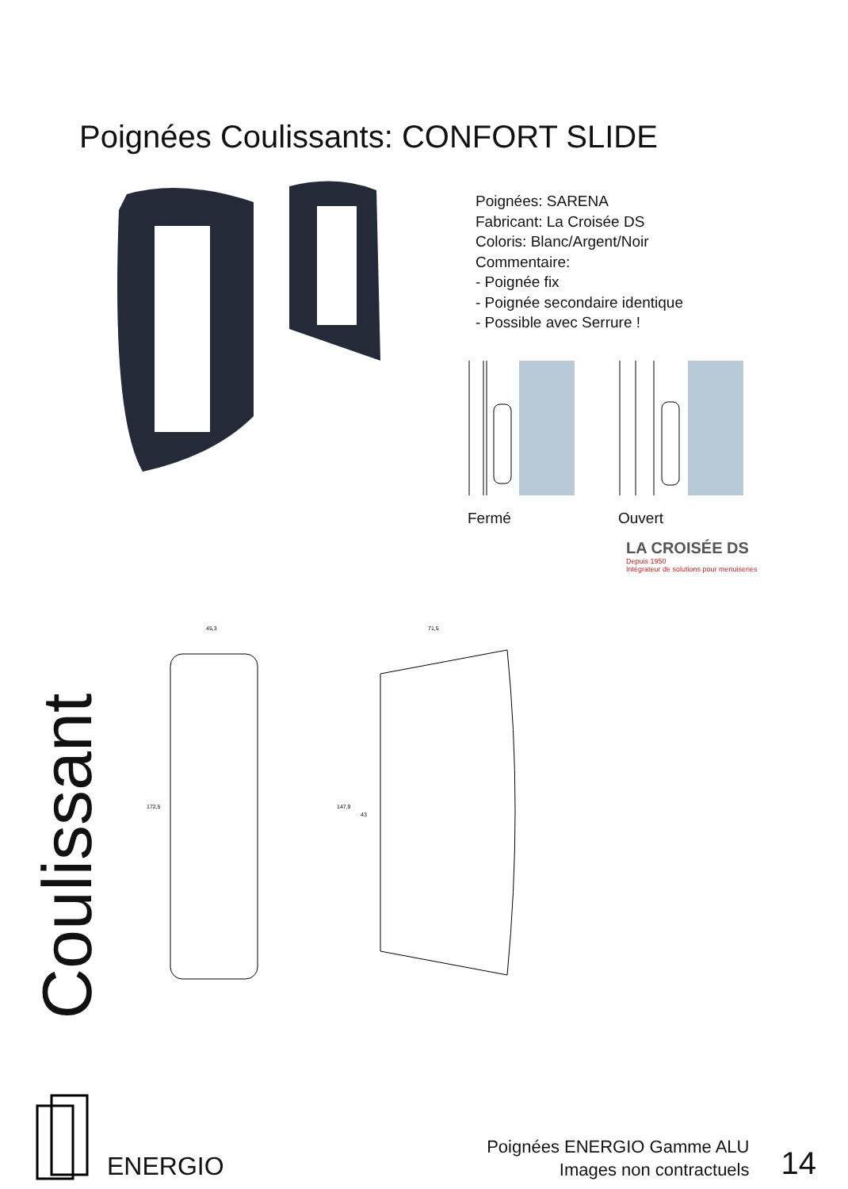Poignées Coulissants: CONFORT SLIDE
Poignées: SARENA
Fabricant: La Croisée DS
Coloris: Blanc/Argent/Noir
Commentaire:
- Poignée fix
- Poignée secondaire identique
- Possible avec Serrure !
Fermé Ouvert
LA CROISÉE DS
Depuis 1950
Intégrateur de solutions pour menuiseries
45,3
172,5
71,5
147,9
43
Coulissant
ENERGIO
Poignées ENERGIO Gamme ALU
Images non contractuels
14